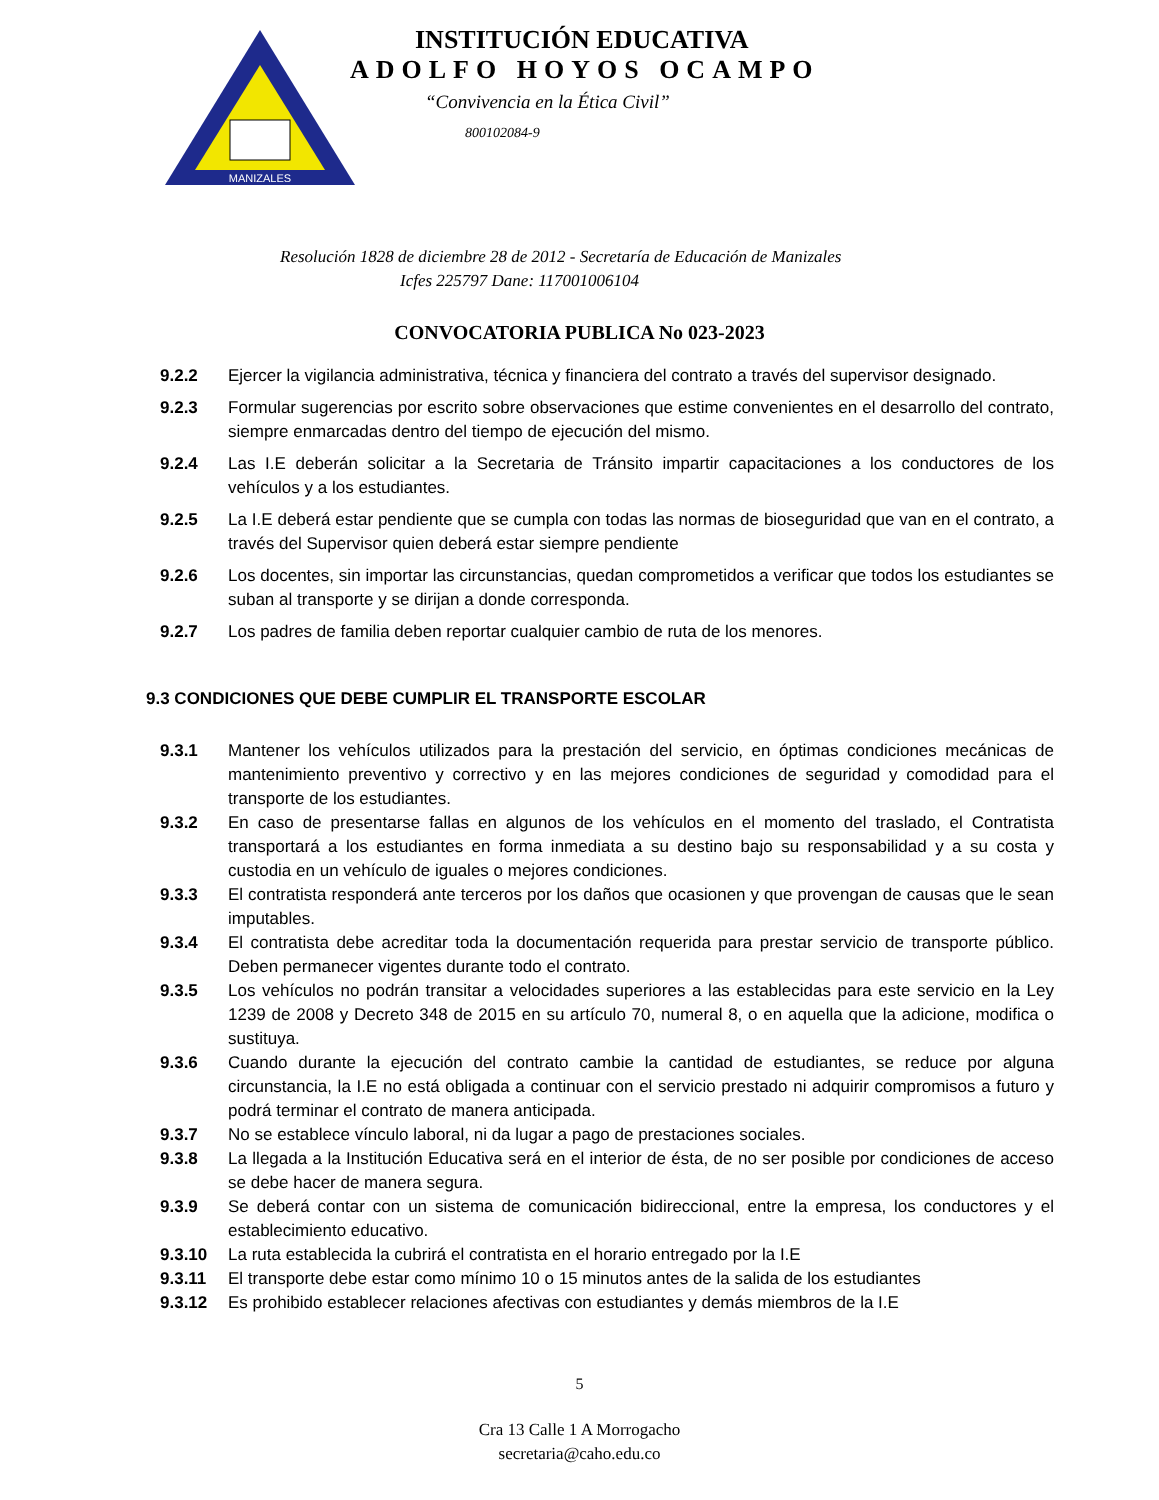MANIZALES
INSTITUCIÓN EDUCATIVA
ADOLFO HOYOS OCAMPO
“Convivencia en la Ética Civil”
800102084-9
Resolución 1828 de diciembre 28 de 2012 - Secretaría de Educación de Manizales
Icfes 225797 Dane: 117001006104
CONVOCATORIA PUBLICA No 023-2023
9.2.2 Ejercer la vigilancia administrativa, técnica y financiera del contrato a través del supervisor designado.
9.2.3 Formular sugerencias por escrito sobre observaciones que estime convenientes en el desarrollo del contrato, siempre enmarcadas dentro del tiempo de ejecución del mismo.
9.2.4 Las I.E deberán solicitar a la Secretaria de Tránsito impartir capacitaciones a los conductores de los vehículos y a los estudiantes.
9.2.5 La I.E deberá estar pendiente que se cumpla con todas las normas de bioseguridad que van en el contrato, a través del Supervisor quien deberá estar siempre pendiente
9.2.6 Los docentes, sin importar las circunstancias, quedan comprometidos a verificar que todos los estudiantes se suban al transporte y se dirijan a donde corresponda.
9.2.7 Los padres de familia deben reportar cualquier cambio de ruta de los menores.
9.3 CONDICIONES QUE DEBE CUMPLIR EL TRANSPORTE ESCOLAR
9.3.1 Mantener los vehículos utilizados para la prestación del servicio, en óptimas condiciones mecánicas de mantenimiento preventivo y correctivo y en las mejores condiciones de seguridad y comodidad para el transporte de los estudiantes.
9.3.2 En caso de presentarse fallas en algunos de los vehículos en el momento del traslado, el Contratista transportará a los estudiantes en forma inmediata a su destino bajo su responsabilidad y a su costa y custodia en un vehículo de iguales o mejores condiciones.
9.3.3 El contratista responderá ante terceros por los daños que ocasionen y que provengan de causas que le sean imputables.
9.3.4 El contratista debe acreditar toda la documentación requerida para prestar servicio de transporte público. Deben permanecer vigentes durante todo el contrato.
9.3.5 Los vehículos no podrán transitar a velocidades superiores a las establecidas para este servicio en la Ley 1239 de 2008 y Decreto 348 de 2015 en su artículo 70, numeral 8, o en aquella que la adicione, modifica o sustituya.
9.3.6 Cuando durante la ejecución del contrato cambie la cantidad de estudiantes, se reduce por alguna circunstancia, la I.E no está obligada a continuar con el servicio prestado ni adquirir compromisos a futuro y podrá terminar el contrato de manera anticipada.
9.3.7 No se establece vínculo laboral, ni da lugar a pago de prestaciones sociales.
9.3.8 La llegada a la Institución Educativa será en el interior de ésta, de no ser posible por condiciones de acceso se debe hacer de manera segura.
9.3.9 Se deberá contar con un sistema de comunicación bidireccional, entre la empresa, los conductores y el establecimiento educativo.
9.3.10 La ruta establecida la cubrirá el contratista en el horario entregado por la I.E
9.3.11 El transporte debe estar como mínimo 10 o 15 minutos antes de la salida de los estudiantes
9.3.12 Es prohibido establecer relaciones afectivas con estudiantes y demás miembros de la I.E
5
Cra 13 Calle 1 A Morrogacho
secretaria@caho.edu.co